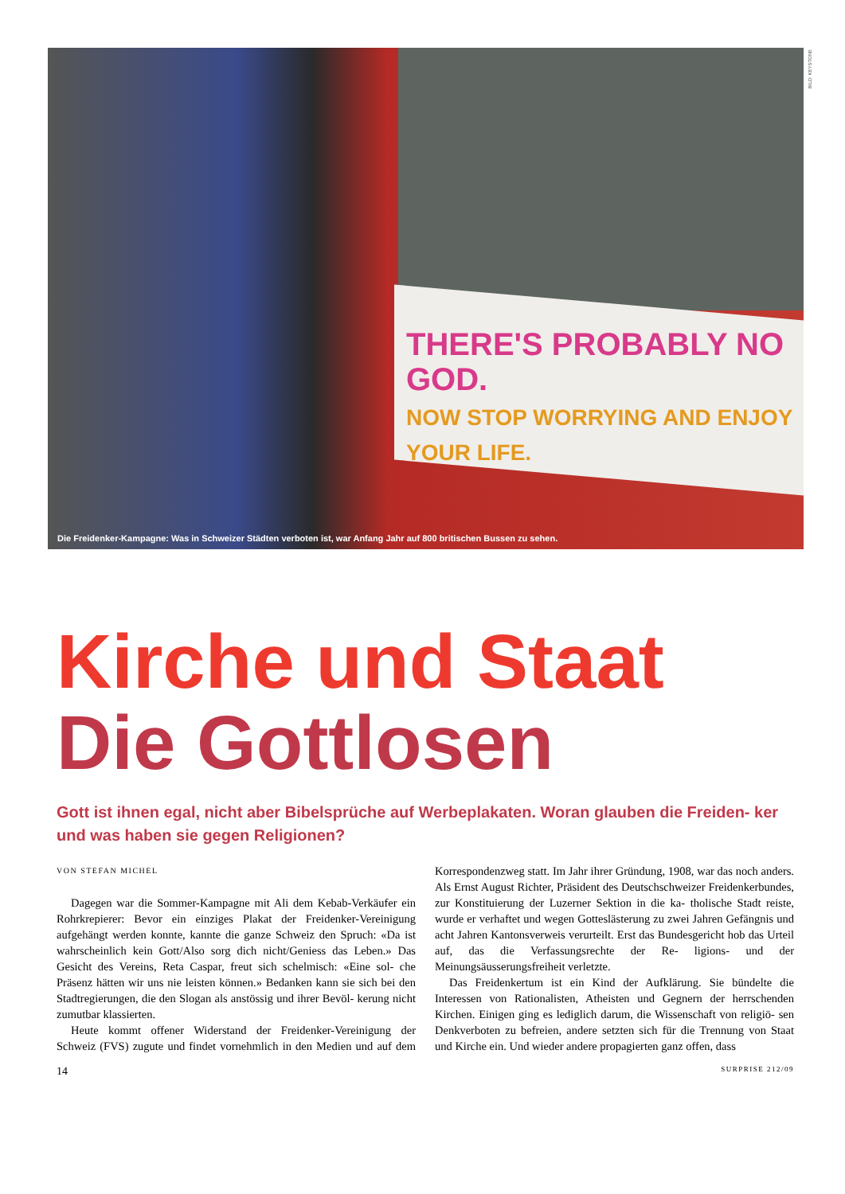THERE'S PROBABLY NO GOD.
NOW STOP WORRYING AND ENJOY YOUR LIFE.
Die Freidenker-Kampagne: Was in Schweizer Städten verboten ist, war Anfang Jahr auf 800 britischen Bussen zu sehen.
BILD: KEYSTONE
Kirche und Staat
Die Gottlosen
Gott ist ihnen egal, nicht aber Bibelsprüche auf Werbeplakaten. Woran glauben die Freiden- ker und was haben sie gegen Religionen?
VON STEFAN MICHEL
Dagegen war die Sommer-Kampagne mit Ali dem Kebab-Verkäufer ein Rohrkrepierer: Bevor ein einziges Plakat der Freidenker-Vereinigung aufgehängt werden konnte, kannte die ganze Schweiz den Spruch: «Da ist wahrscheinlich kein Gott/Also sorg dich nicht/Geniess das Leben.» Das Gesicht des Vereins, Reta Caspar, freut sich schelmisch: «Eine sol- che Präsenz hätten wir uns nie leisten können.» Bedanken kann sie sich bei den Stadtregierungen, die den Slogan als anstössig und ihrer Bevöl- kerung nicht zumutbar klassierten.
Heute kommt offener Widerstand der Freidenker-Vereinigung der Schweiz (FVS) zugute und findet vornehmlich in den Medien und auf dem Korrespondenzweg statt. Im Jahr ihrer Gründung, 1908, war das noch anders. Als Ernst August Richter, Präsident des Deutschschweizer Freidenkerbundes, zur Konstituierung der Luzerner Sektion in die ka- tholische Stadt reiste, wurde er verhaftet und wegen Gotteslästerung zu zwei Jahren Gefängnis und acht Jahren Kantonsverweis verurteilt. Erst das Bundesgericht hob das Urteil auf, das die Verfassungsrechte der Re- ligions- und der Meinungsäusserungsfreiheit verletzte.
Das Freidenkertum ist ein Kind der Aufklärung. Sie bündelte die Interessen von Rationalisten, Atheisten und Gegnern der herrschenden Kirchen. Einigen ging es lediglich darum, die Wissenschaft von religiö- sen Denkverboten zu befreien, andere setzten sich für die Trennung von Staat und Kirche ein. Und wieder andere propagierten ganz offen, dass
14 SURPRISE 212/09